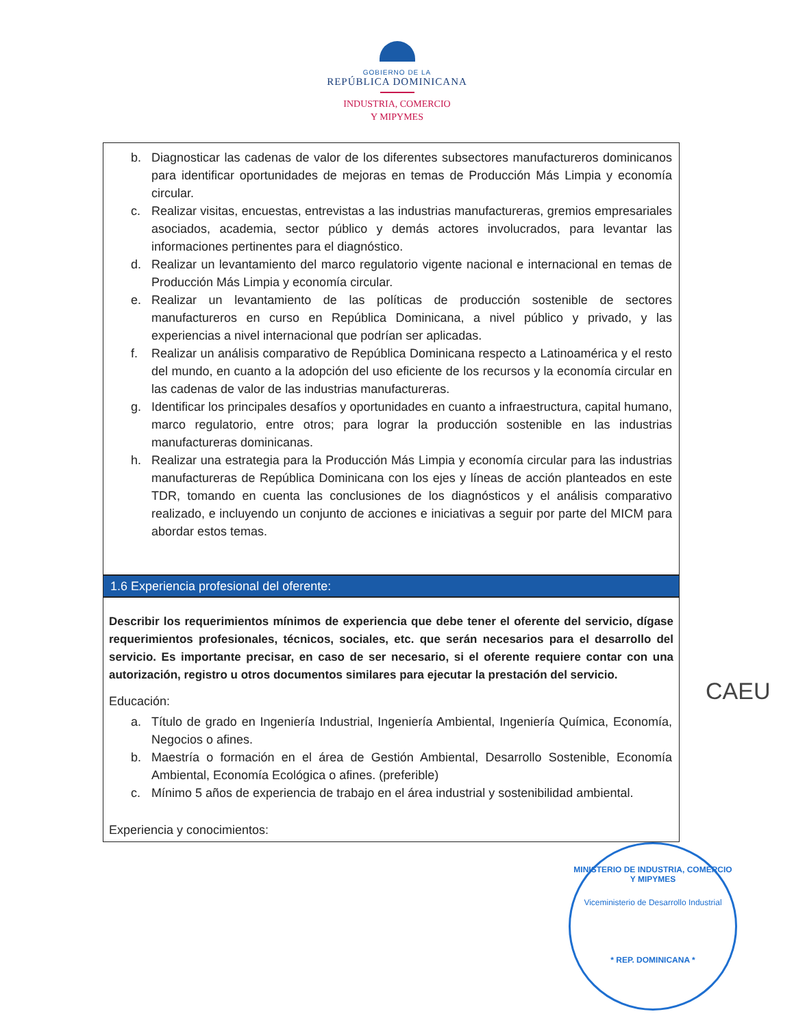GOBIERNO DE LA
REPÚBLICA DOMINICANA
INDUSTRIA, COMERCIO
Y MIPYMES
b. Diagnosticar las cadenas de valor de los diferentes subsectores manufactureros dominicanos para identificar oportunidades de mejoras en temas de Producción Más Limpia y economía circular.
c. Realizar visitas, encuestas, entrevistas a las industrias manufactureras, gremios empresariales asociados, academia, sector público y demás actores involucrados, para levantar las informaciones pertinentes para el diagnóstico.
d. Realizar un levantamiento del marco regulatorio vigente nacional e internacional en temas de Producción Más Limpia y economía circular.
e. Realizar un levantamiento de las políticas de producción sostenible de sectores manufactureros en curso en República Dominicana, a nivel público y privado, y las experiencias a nivel internacional que podrían ser aplicadas.
f. Realizar un análisis comparativo de República Dominicana respecto a Latinoamérica y el resto del mundo, en cuanto a la adopción del uso eficiente de los recursos y la economía circular en las cadenas de valor de las industrias manufactureras.
g. Identificar los principales desafíos y oportunidades en cuanto a infraestructura, capital humano, marco regulatorio, entre otros; para lograr la producción sostenible en las industrias manufactureras dominicanas.
h. Realizar una estrategia para la Producción Más Limpia y economía circular para las industrias manufactureras de República Dominicana con los ejes y líneas de acción planteados en este TDR, tomando en cuenta las conclusiones de los diagnósticos y el análisis comparativo realizado, e incluyendo un conjunto de acciones e iniciativas a seguir por parte del MICM para abordar estos temas.
1.6 Experiencia profesional del oferente:
Describir los requerimientos mínimos de experiencia que debe tener el oferente del servicio, dígase requerimientos profesionales, técnicos, sociales, etc. que serán necesarios para el desarrollo del servicio. Es importante precisar, en caso de ser necesario, si el oferente requiere contar con una autorización, registro u otros documentos similares para ejecutar la prestación del servicio.
Educación:
a. Título de grado en Ingeniería Industrial, Ingeniería Ambiental, Ingeniería Química, Economía, Negocios o afines.
b. Maestría o formación en el área de Gestión Ambiental, Desarrollo Sostenible, Economía Ambiental, Economía Ecológica o afines. (preferible)
c. Mínimo 5 años de experiencia de trabajo en el área industrial y sostenibilidad ambiental.
Experiencia y conocimientos:
CAEU
MINISTERIO DE INDUSTRIA, COMERCIO Y MIPYMES
Viceministerio de Desarrollo Industrial
* REP. DOMINICANA *